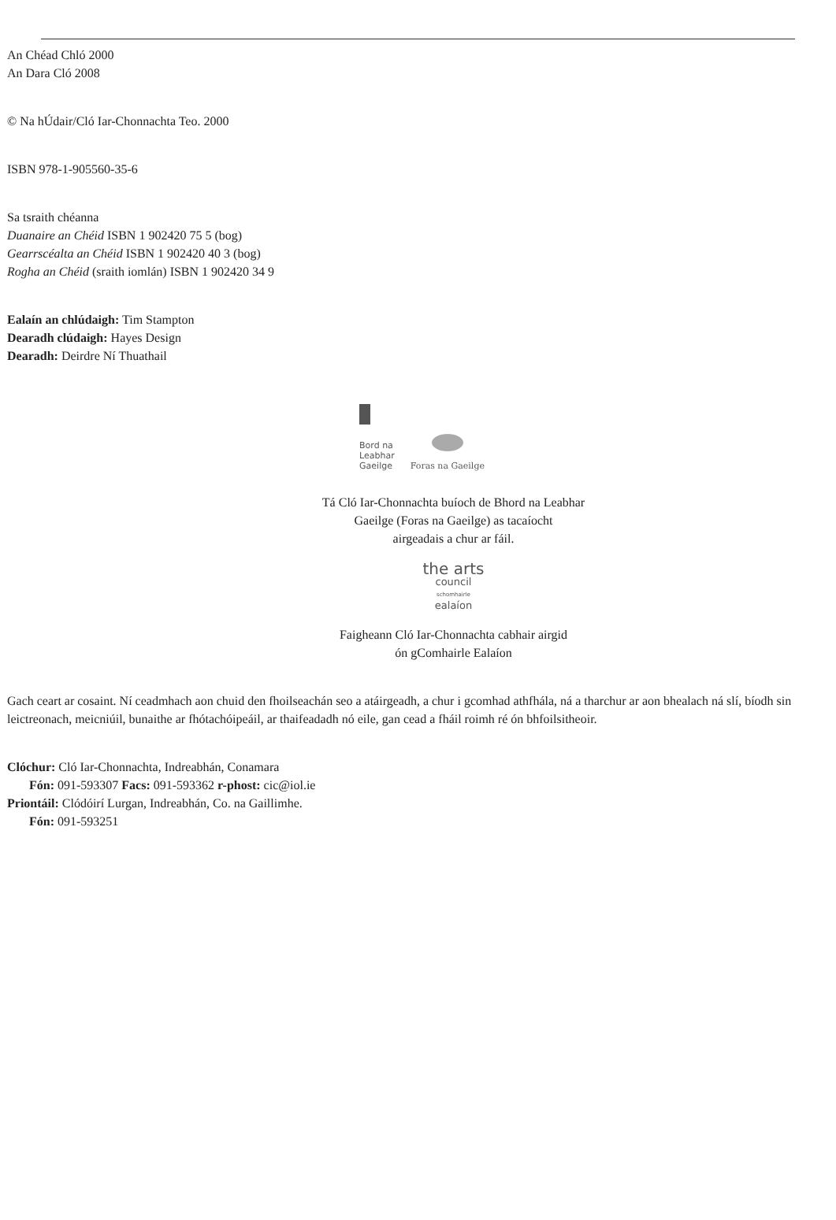An Chéad Chló 2000
An Dara Cló 2008
© Na hÚdair/Cló Iar-Chonnachta Teo. 2000
ISBN 978-1-905560-35-6
Sa tsraith chéanna
Duanaire an Chéid ISBN 1 902420 75 5 (bog)
Gearrscéalta an Chéid ISBN 1 902420 40 3 (bog)
Rogha an Chéid (sraith iomlán) ISBN 1 902420 34 9
Ealaín an chlúdaigh: Tim Stampton
Dearadh clúdaigh: Hayes Design
Dearadh: Deirdre Ní Thuathail
Bord na
Leabhar
Gaeilge
Foras na Gaeilge
Tá Cló Iar-Chonnachta buíoch de Bhord na Leabhar
Gaeilge (Foras na Gaeilge) as tacaíocht
airgeadais a chur ar fáil.
the arts
council
schomhairle
ealaíon
Faigheann Cló Iar-Chonnachta cabhair airgid
ón gComhairle Ealaíon
Gach ceart ar cosaint. Ní ceadmhach aon chuid den fhoilseachán seo a atáirgeadh, a chur i gcomhad athfhála, ná a tharchur ar aon bhealach ná slí, bíodh sin leictreonach, meicniúil, bunaithe ar fhótachóipeáil, ar thaifeadadh nó eile, gan cead a fháil roimh ré ón bhfoilsitheoir.
Clóchur: Cló Iar-Chonnachta, Indreabhán, Conamara
Fón: 091-593307 Facs: 091-593362 r-phost: cic@iol.ie
Priontáil: Clódóirí Lurgan, Indreabhán, Co. na Gaillimhe.
Fón: 091-593251